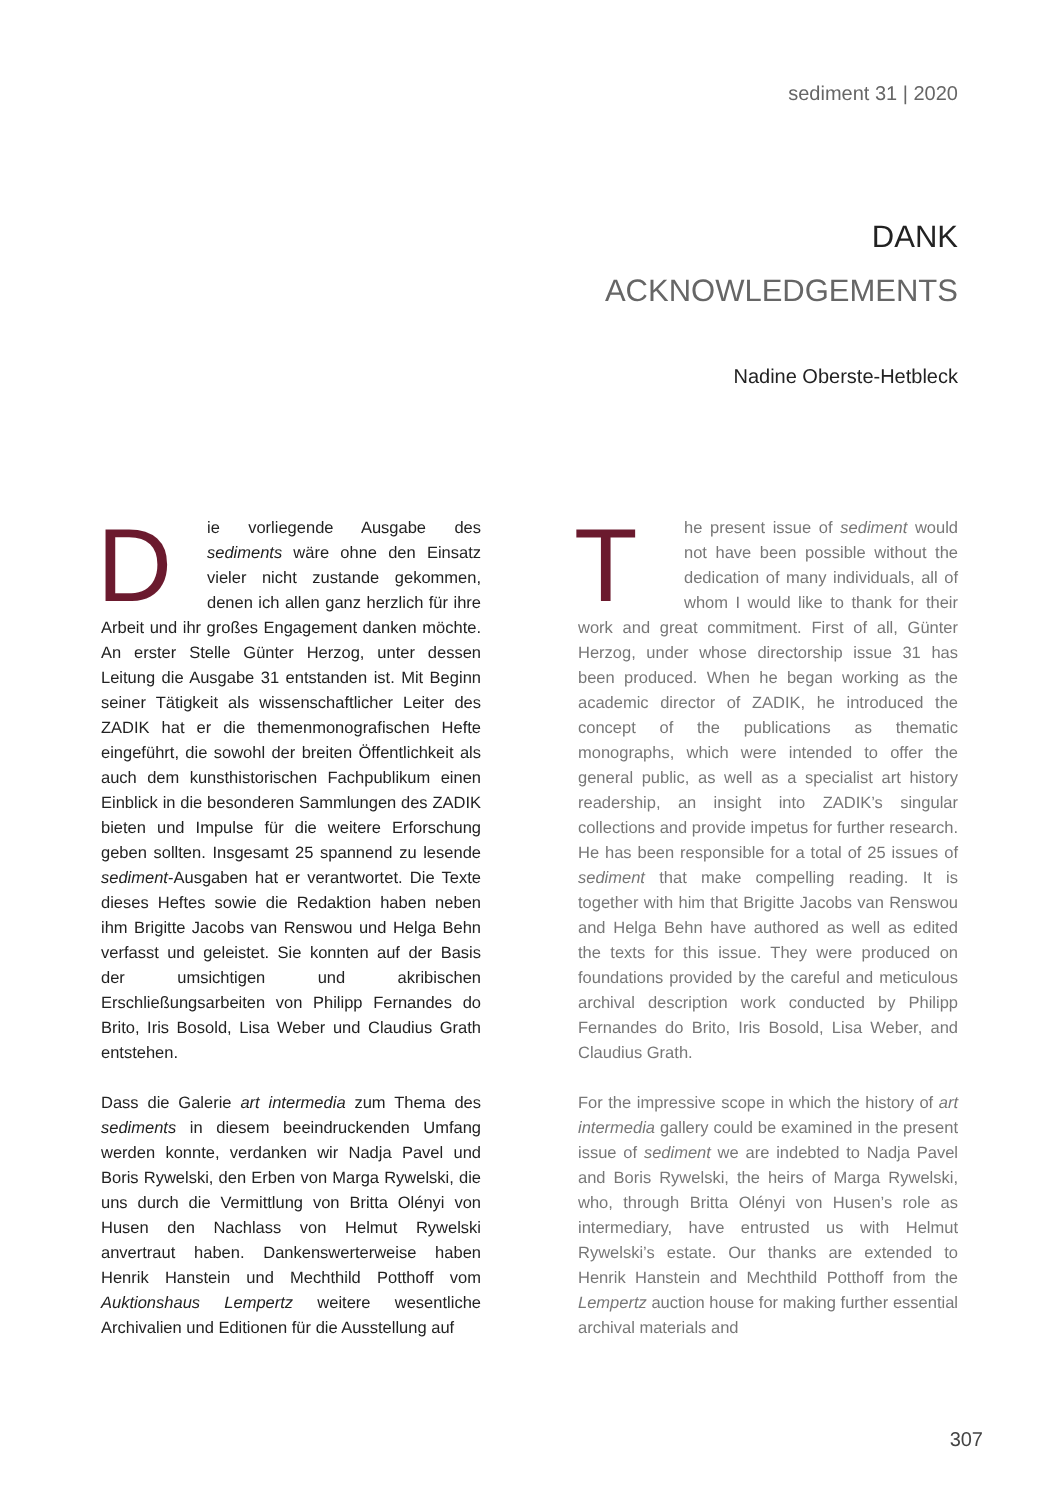sediment 31 | 2020
DANK
ACKNOWLEDGEMENTS
Nadine Oberste-Hetbleck
Die vorliegende Ausgabe des sediments wäre ohne den Einsatz vieler nicht zustande gekommen, denen ich allen ganz herzlich für ihre Arbeit und ihr großes Engagement danken möchte. An erster Stelle Günter Herzog, unter dessen Leitung die Ausgabe 31 entstanden ist. Mit Beginn seiner Tätigkeit als wissenschaftlicher Leiter des ZADIK hat er die themenmonografischen Hefte eingeführt, die sowohl der breiten Öffentlichkeit als auch dem kunsthistorischen Fachpublikum einen Einblick in die besonderen Sammlungen des ZADIK bieten und Impulse für die weitere Erforschung geben sollten. Insgesamt 25 spannend zu lesende sediment-Ausgaben hat er verantwortet. Die Texte dieses Heftes sowie die Redaktion haben neben ihm Brigitte Jacobs van Renswou und Helga Behn verfasst und geleistet. Sie konnten auf der Basis der umsichtigen und akribischen Erschließungsarbeiten von Philipp Fernandes do Brito, Iris Bosold, Lisa Weber und Claudius Grath entstehen.
Dass die Galerie art intermedia zum Thema des sediments in diesem beeindruckenden Umfang werden konnte, verdanken wir Nadja Pavel und Boris Rywelski, den Erben von Marga Rywelski, die uns durch die Vermittlung von Britta Olényi von Husen den Nachlass von Helmut Rywelski anvertraut haben. Dankenswerterweise haben Henrik Hanstein und Mechthild Potthoff vom Auktionshaus Lempertz weitere wesentliche Archivalien und Editionen für die Ausstellung auf
The present issue of sediment would not have been possible without the dedication of many individuals, all of whom I would like to thank for their work and great commitment. First of all, Günter Herzog, under whose directorship issue 31 has been produced. When he began working as the academic director of ZADIK, he introduced the concept of the publications as thematic monographs, which were intended to offer the general public, as well as a specialist art history readership, an insight into ZADIK’s singular collections and provide impetus for further research. He has been responsible for a total of 25 issues of sediment that make compelling reading. It is together with him that Brigitte Jacobs van Renswou and Helga Behn have authored as well as edited the texts for this issue. They were produced on foundations provided by the careful and meticulous archival description work conducted by Philipp Fernandes do Brito, Iris Bosold, Lisa Weber, and Claudius Grath.
For the impressive scope in which the history of art intermedia gallery could be examined in the present issue of sediment we are indebted to Nadja Pavel and Boris Rywelski, the heirs of Marga Rywelski, who, through Britta Olényi von Husen’s role as intermediary, have entrusted us with Helmut Rywelski’s estate. Our thanks are extended to Henrik Hanstein and Mechthild Potthoff from the Lempertz auction house for making further essential archival materials and
307